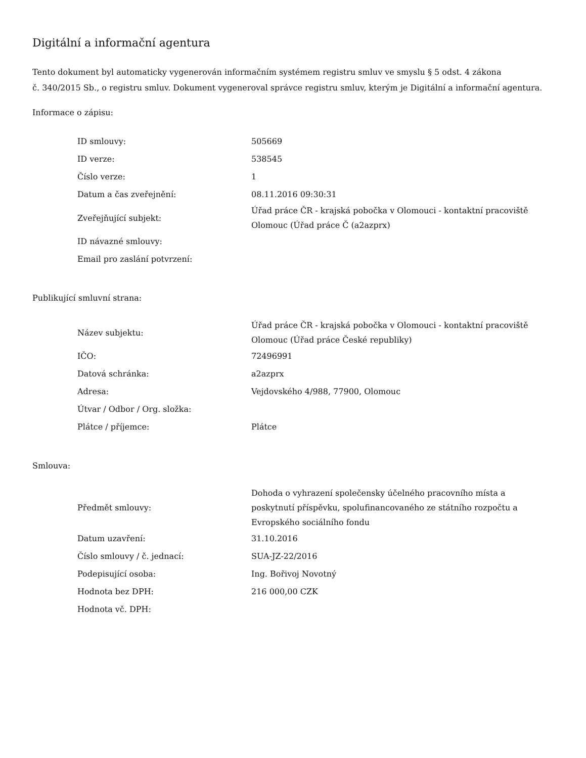Digitální a informační agentura
Tento dokument byl automaticky vygenerován informačním systémem registru smluv ve smyslu § 5 odst. 4 zákona
č. 340/2015 Sb., o registru smluv. Dokument vygeneroval správce registru smluv, kterým je Digitální a informační agentura.
Informace o zápisu:
| ID smlouvy: | 505669 |
| ID verze: | 538545 |
| Číslo verze: | 1 |
| Datum a čas zveřejnění: | 08.11.2016 09:30:31 |
| Zveřejňující subjekt: | Úřad práce ČR - krajská pobočka v Olomouci - kontaktní pracoviště Olomouc (Úřad práce Č (a2azprx) |
| ID návazné smlouvy: | |
| Email pro zaslání potvrzení: | |
Publikující smluvní strana:
| Název subjektu: | Úřad práce ČR - krajská pobočka v Olomouci - kontaktní pracoviště Olomouc (Úřad práce České republiky) |
| IČO: | 72496991 |
| Datová schránka: | a2azprx |
| Adresa: | Vejdovského 4/988, 77900, Olomouc |
| Útvar / Odbor / Org. složka: | |
| Plátce / příjemce: | Plátce |
Smlouva:
| Předmět smlouvy: | Dohoda o vyhrazení společensky účelného pracovního místa a poskytnutí příspěvku, spolufinancovaného ze státního rozpočtu a Evropského sociálního fondu |
| Datum uzavření: | 31.10.2016 |
| Číslo smlouvy / č. jednací: | SUA-JZ-22/2016 |
| Podepisující osoba: | Ing. Bořivoj Novotný |
| Hodnota bez DPH: | 216 000,00 CZK |
| Hodnota vč. DPH: | |